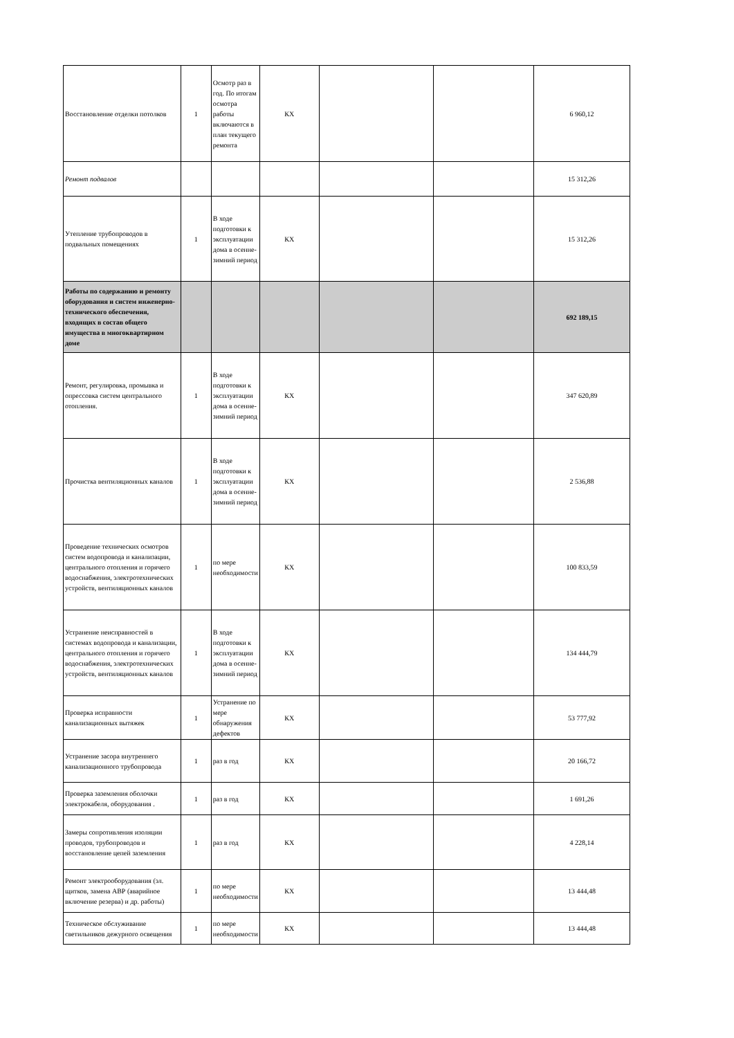| Восстановление отделки потолков | 1 | Осмотр раз в год. По итогам осмотра работы включаются в план текущего ремонта | КХ | | | 6 960,12 |
| Ремонт подвалов | | | | | | 15 312,26 |
| Утепление трубопроводов в подвальных помещениях | 1 | В ходе подготовки к эксплуатации дома в осенне-зимний период | КХ | | | 15 312,26 |
| Работы по содержанию и ремонту оборудования и систем инженерно-технического обеспечения, входящих в состав общего имущества в многоквартирном доме | | | | | | 692 189,15 |
| Ремонт, регулировка, промывка и опрессовка систем центрального отопления. | 1 | В ходе подготовки к эксплуатации дома в осенне-зимний период | КХ | | | 347 620,89 |
| Прочистка вентиляционных каналов | 1 | В ходе подготовки к эксплуатации дома в осенне-зимний период | КХ | | | 2 536,88 |
| Проведение технических осмотров систем водопровода и канализации, центрального отопления и горячего водоснабжения, электротехнических устройств, вентиляционных каналов | 1 | по мере необходимости | КХ | | | 100 833,59 |
| Устранение неисправностей в системах водопровода и канализации, центрального отопления и горячего водоснабжения, электротехнических устройств, вентиляционных каналов | 1 | В ходе подготовки к эксплуатации дома в осенне-зимний период | КХ | | | 134 444,79 |
| Проверка исправности канализационных вытяжек | 1 | Устранение по мере обнаружения дефектов | КХ | | | 53 777,92 |
| Устранение засора внутреннего канализационного трубопровода | 1 | раз в год | КХ | | | 20 166,72 |
| Проверка заземления оболочки электрокабеля, оборудования . | 1 | раз в год | КХ | | | 1 691,26 |
| Замеры сопротивления изоляции проводов, трубопроводов и восстановление цепей заземления | 1 | раз в год | КХ | | | 4 228,14 |
| Ремонт электрооборудования (эл. щитков, замена АВР (аварийное включение резерва) и др. работы) | 1 | по мере необходимости | КХ | | | 13 444,48 |
| Техническое обслуживание светильников дежурного освещения | 1 | по мере необходимости | КХ | | | 13 444,48 |